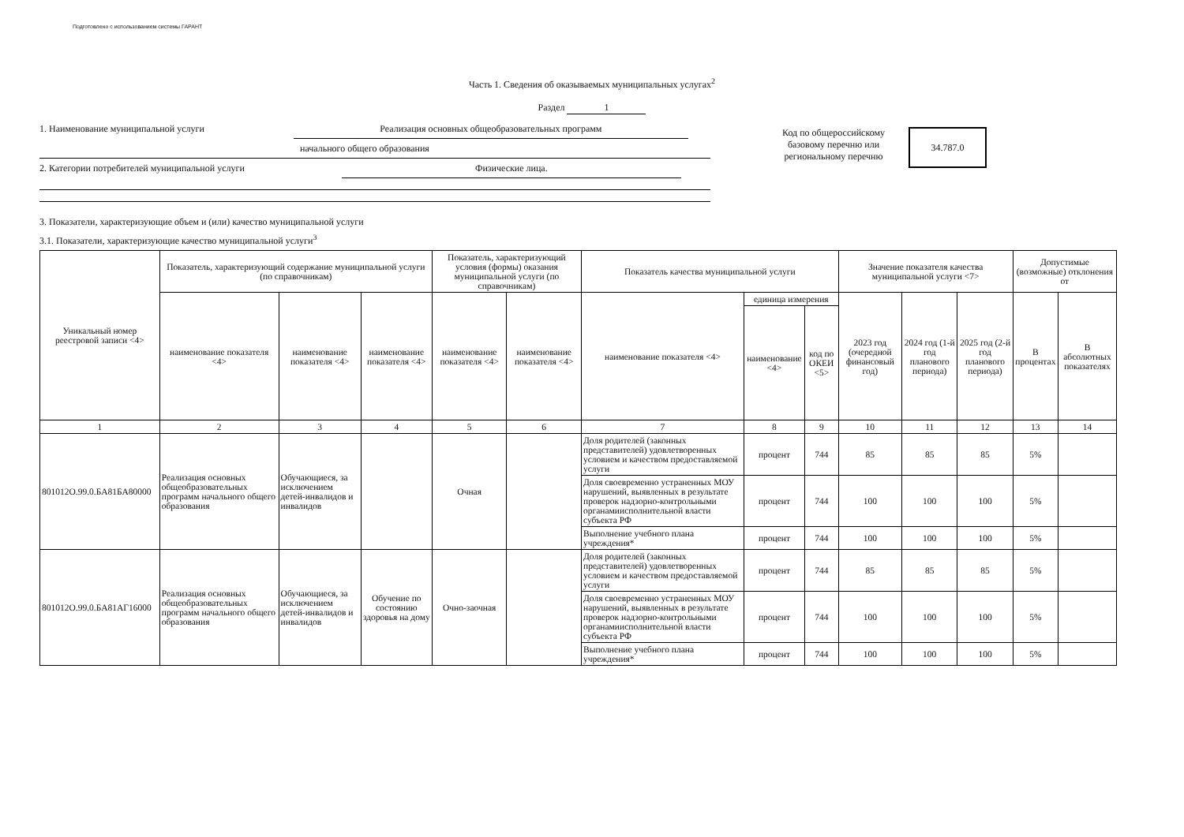Подготовлено с использованием системы ГАРАНТ
Часть 1. Сведения об оказываемых муниципальных услугах<sup>2</sup>
Раздел 1
1. Наименование муниципальной услуги Реализация основных общеобразовательных программ
начального общего образования
2. Категории потребителей муниципальной услуги Физические лица.
Код по общероссийскому
базовому перечню или
региональному перечню
34.787.0
3. Показатели, характеризующие объем и (или) качество муниципальной услуги
3.1. Показатели, характеризующие качество муниципальной услуги<sup>3</sup>
| Уникальный номер реестровой записи <4> | Показатель, характеризующий содержание муниципальной услуги (по справочникам) | | | Показатель, характеризующий условия (формы) оказания муниципальной услуги (по справочникам) | | Показатель качества муниципальной услуги | | | Значение показателя качества муниципальной услуги <7> | | | Допустимые (возможные) отклонения от | |
| --- | --- | --- | --- | --- | --- | --- | --- | --- | --- | --- | --- | --- | --- |
| | наименование показателя <4> | наименование показателя <4> | наименование показателя <4> | наименование показателя <4> | наименование показателя <4> | наименование показателя <4> | единица измерения | | 2023 год (очередной финансовый год) | 2024 год (1-й год планового периода) | 2025 год (2-й год планового периода) | В процентах | В абсолютных показателях |
| | | | | | | | наименование <4> | код по ОКЕИ <5> | | | | | |
| 1 | 2 | 3 | 4 | 5 | 6 | 7 | 8 | 9 | 10 | 11 | 12 | 13 | 14 |
| 801012О.99.0.БА81БА80000 | Реализация основных общеобразовательных программ начального общего образования | Обучающиеся, за исключением детей-инвалидов и инвалидов | | Очная | | Доля родителей (законных представителей) удовлетворенных условием и качеством предоставляемой услуги | процент | 744 | 85 | 85 | 85 | 5% | |
| | | | | | | Доля своевременно устраненных МОУ нарушений, выявленных в результате проверок надзорно-контрольными органамиисполнительной власти субъекта РФ | процент | 744 | 100 | 100 | 100 | 5% | |
| | | | | | | Выполнение учебного плана учреждения* | процент | 744 | 100 | 100 | 100 | 5% | |
| 801012О.99.0.БА81АГ16000 | Реализация основных общеобразовательных программ начального общего образования | Обучающиеся, за исключением детей-инвалидов и инвалидов | Обучение по состоянию здоровья на дому | Очно-заочная | | Доля родителей (законных представителей) удовлетворенных условием и качеством предоставляемой услуги | процент | 744 | 85 | 85 | 85 | 5% | |
| | | | | | | Доля своевременно устраненных МОУ нарушений, выявленных в результате проверок надзорно-контрольными органамиисполнительной власти субъекта РФ | процент | 744 | 100 | 100 | 100 | 5% | |
| | | | | | | Выполнение учебного плана учреждения* | процент | 744 | 100 | 100 | 100 | 5% | |